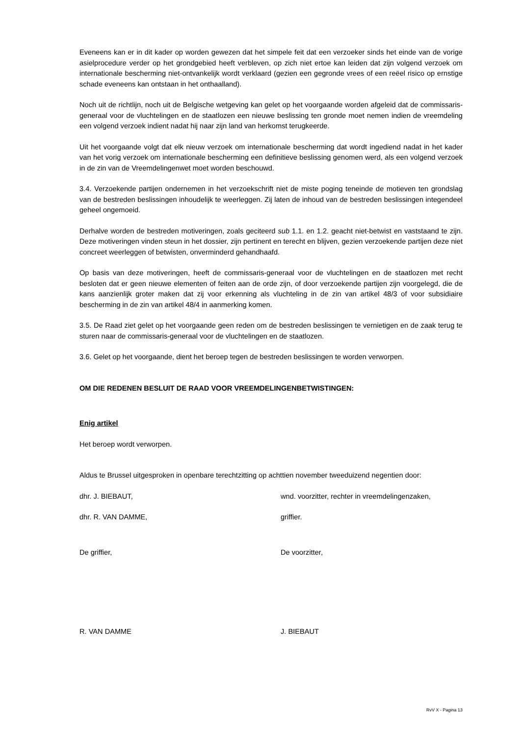Eveneens kan er in dit kader op worden gewezen dat het simpele feit dat een verzoeker sinds het einde van de vorige asielprocedure verder op het grondgebied heeft verbleven, op zich niet ertoe kan leiden dat zijn volgend verzoek om internationale bescherming niet-ontvankelijk wordt verklaard (gezien een gegronde vrees of een reëel risico op ernstige schade eveneens kan ontstaan in het onthaalland).
Noch uit de richtlijn, noch uit de Belgische wetgeving kan gelet op het voorgaande worden afgeleid dat de commissaris-generaal voor de vluchtelingen en de staatlozen een nieuwe beslissing ten gronde moet nemen indien de vreemdeling een volgend verzoek indient nadat hij naar zijn land van herkomst terugkeerde.
Uit het voorgaande volgt dat elk nieuw verzoek om internationale bescherming dat wordt ingediend nadat in het kader van het vorig verzoek om internationale bescherming een definitieve beslissing genomen werd, als een volgend verzoek in de zin van de Vreemdelingenwet moet worden beschouwd.
3.4. Verzoekende partijen ondernemen in het verzoekschrift niet de miste poging teneinde de motieven ten grondslag van de bestreden beslissingen inhoudelijk te weerleggen. Zij laten de inhoud van de bestreden beslissingen integendeel geheel ongemoeid.
Derhalve worden de bestreden motiveringen, zoals geciteerd sub 1.1. en 1.2. geacht niet-betwist en vaststaand te zijn. Deze motiveringen vinden steun in het dossier, zijn pertinent en terecht en blijven, gezien verzoekende partijen deze niet concreet weerleggen of betwisten, onverminderd gehandhaafd.
Op basis van deze motiveringen, heeft de commissaris-generaal voor de vluchtelingen en de staatlozen met recht besloten dat er geen nieuwe elementen of feiten aan de orde zijn, of door verzoekende partijen zijn voorgelegd, die de kans aanzienlijk groter maken dat zij voor erkenning als vluchteling in de zin van artikel 48/3 of voor subsidiaire bescherming in de zin van artikel 48/4 in aanmerking komen.
3.5. De Raad ziet gelet op het voorgaande geen reden om de bestreden beslissingen te vernietigen en de zaak terug te sturen naar de commissaris-generaal voor de vluchtelingen en de staatlozen.
3.6. Gelet op het voorgaande, dient het beroep tegen de bestreden beslissingen te worden verworpen.
OM DIE REDENEN BESLUIT DE RAAD VOOR VREEMDELINGENBETWISTINGEN:
Enig artikel
Het beroep wordt verworpen.
Aldus te Brussel uitgesproken in openbare terechtzitting op achttien november tweeduizend negentien door:
dhr. J. BIEBAUT, wnd. voorzitter, rechter in vreemdelingenzaken,
dhr. R. VAN DAMME, griffier.
De griffier, De voorzitter,
R. VAN DAMME J. BIEBAUT
RvV X - Pagina 13